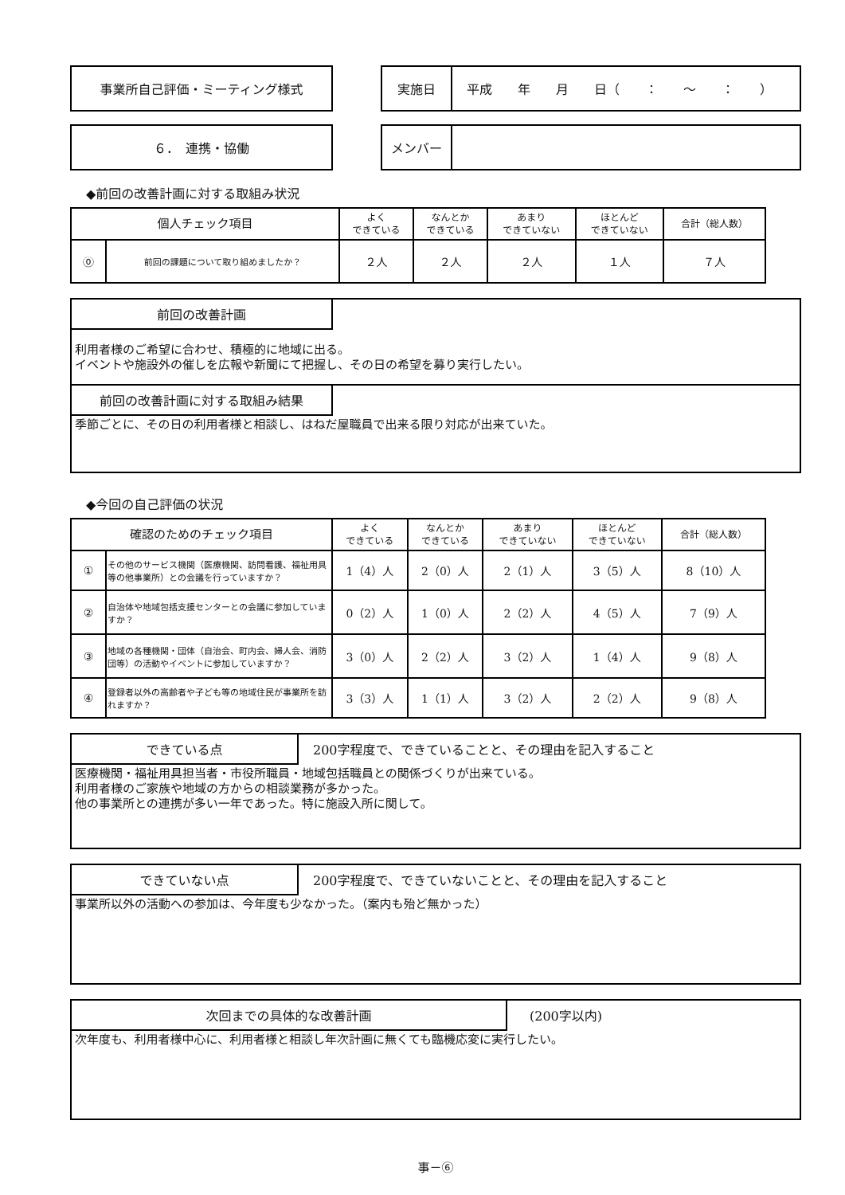事業所自己評価・ミーティング様式
実施日 平成　　年　　月　　日（　　：　　～　　：　　）
６．　連携・協働
メンバー
◆前回の改善計画に対する取組み状況
| 個人チェック項目 | | よく できている | なんとか できている | あまり できていない | ほとんど できていない | 合計（総人数） |
| --- | --- | --- | --- | --- | --- | --- |
| ⓪ | 前回の課題について取り組めましたか？ | ２人 | ２人 | ２人 | １人 | ７人 |
前回の改善計画
利用者様のご希望に合わせ、積極的に地域に出る。
イベントや施設外の催しを広報や新聞にて把握し、その日の希望を募り実行したい。
前回の改善計画に対する取組み結果
季節ごとに、その日の利用者様と相談し、はねだ屋職員で出来る限り対応が出来ていた。
◆今回の自己評価の状況
| 確認のためのチェック項目 | | よく できている | なんとか できている | あまり できていない | ほとんど できていない | 合計（総人数） |
| --- | --- | --- | --- | --- | --- | --- |
| ① | その他のサービス機関（医療機関、訪問看護、福祉用具等の他事業所）との会議を行っていますか？ | 1（4）人 | 2（0）人 | 2（1）人 | 3（5）人 | 8（10）人 |
| ② | 自治体や地域包括支援センターとの会議に参加していますか？ | 0（2）人 | 1（0）人 | 2（2）人 | 4（5）人 | 7（9）人 |
| ③ | 地域の各種機関・団体（自治会、町内会、婦人会、消防団等）の活動やイベントに参加していますか？ | 3（0）人 | 2（2）人 | 3（2）人 | 1（4）人 | 9（8）人 |
| ④ | 登録者以外の高齢者や子ども等の地域住民が事業所を訪れますか？ | 3（3）人 | 1（1）人 | 3（2）人 | 2（2）人 | 9（8）人 |
できている点 200字程度で、できていることと、その理由を記入すること
医療機関・福祉用具担当者・市役所職員・地域包括職員との関係づくりが出来ている。
利用者様のご家族や地域の方からの相談業務が多かった。
他の事業所との連携が多い一年であった。特に施設入所に関して。
できていない点 200字程度で、できていないことと、その理由を記入すること
事業所以外の活動への参加は、今年度も少なかった。（案内も殆ど無かった）
次回までの具体的な改善計画 (200字以内)
次年度も、利用者様中心に、利用者様と相談し年次計画に無くても臨機応変に実行したい。
事－⑥